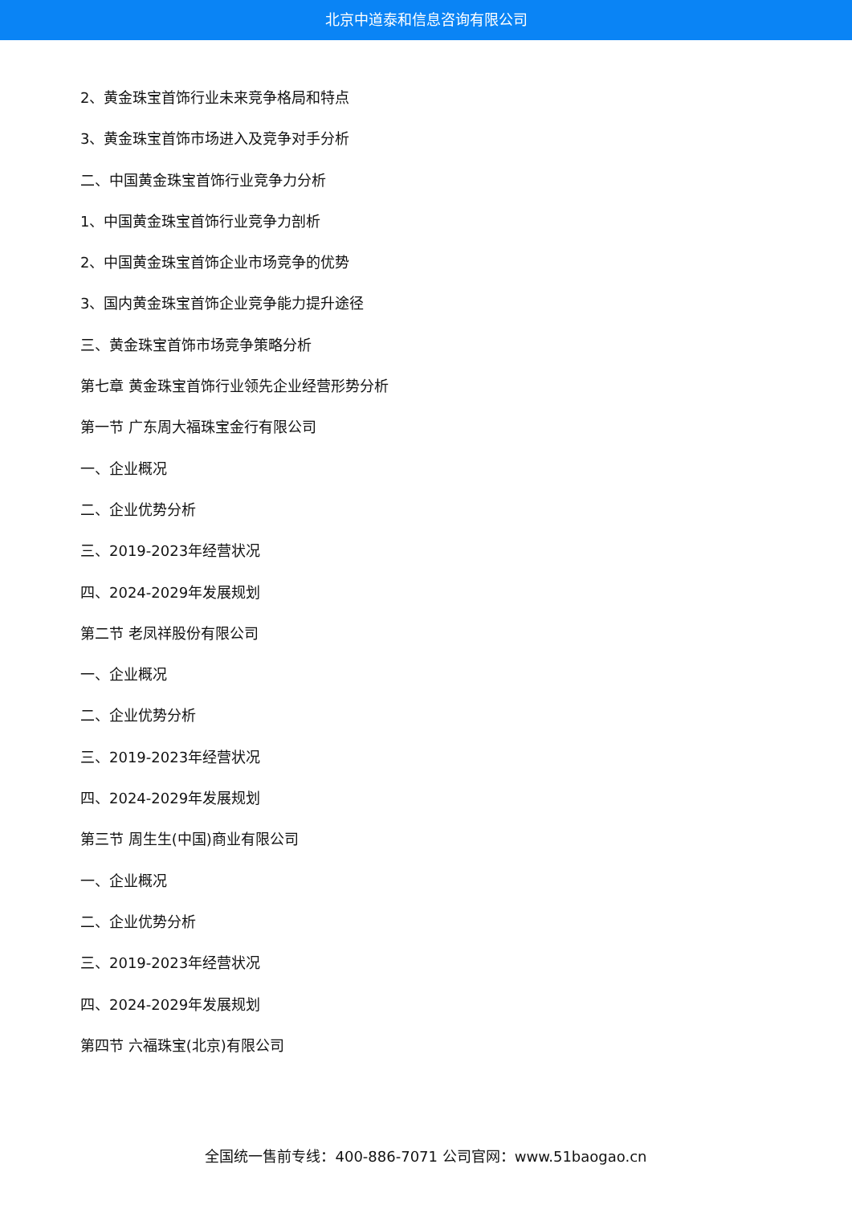北京中道泰和信息咨询有限公司
2、黄金珠宝首饰行业未来竞争格局和特点
3、黄金珠宝首饰市场进入及竞争对手分析
二、中国黄金珠宝首饰行业竞争力分析
1、中国黄金珠宝首饰行业竞争力剖析
2、中国黄金珠宝首饰企业市场竞争的优势
3、国内黄金珠宝首饰企业竞争能力提升途径
三、黄金珠宝首饰市场竞争策略分析
第七章 黄金珠宝首饰行业领先企业经营形势分析
第一节 广东周大福珠宝金行有限公司
一、企业概况
二、企业优势分析
三、2019-2023年经营状况
四、2024-2029年发展规划
第二节 老凤祥股份有限公司
一、企业概况
二、企业优势分析
三、2019-2023年经营状况
四、2024-2029年发展规划
第三节 周生生(中国)商业有限公司
一、企业概况
二、企业优势分析
三、2019-2023年经营状况
四、2024-2029年发展规划
第四节 六福珠宝(北京)有限公司
全国统一售前专线：400-886-7071 公司官网：www.51baogao.cn